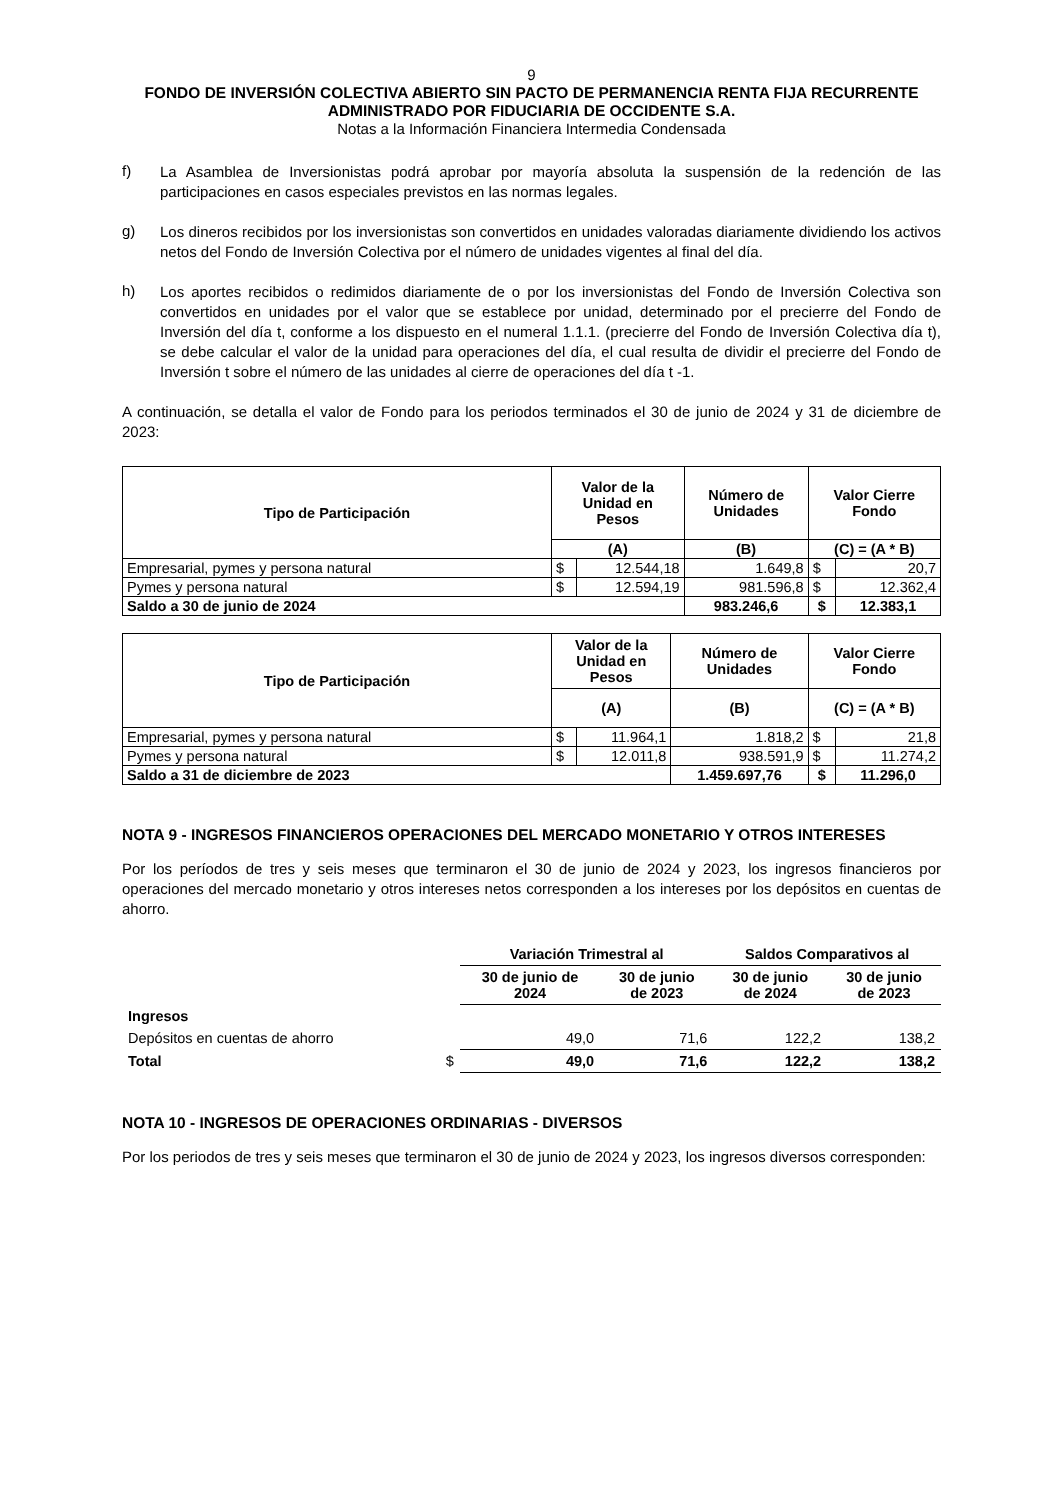9
FONDO DE INVERSIÓN COLECTIVA ABIERTO SIN PACTO DE PERMANENCIA RENTA FIJA RECURRENTE
ADMINISTRADO POR FIDUCIARIA DE OCCIDENTE S.A.
Notas a la Información Financiera Intermedia Condensada
f)
La Asamblea de Inversionistas podrá aprobar por mayoría absoluta la suspensión de la redención de las participaciones en casos especiales previstos en las normas legales.
g)
Los dineros recibidos por los inversionistas son convertidos en unidades valoradas diariamente dividiendo los activos netos del Fondo de Inversión Colectiva por el número de unidades vigentes al final del día.
h)
Los aportes recibidos o redimidos diariamente de o por los inversionistas del Fondo de Inversión Colectiva son convertidos en unidades por el valor que se establece por unidad, determinado por el precierre del Fondo de Inversión del día t, conforme a los dispuesto en el numeral 1.1.1. (precierre del Fondo de Inversión Colectiva día t), se debe calcular el valor de la unidad para operaciones del día, el cual resulta de dividir el precierre del Fondo de Inversión t sobre el número de las unidades al cierre de operaciones del día t -1.
A continuación, se detalla el valor de Fondo para los periodos terminados el 30 de junio de 2024 y 31 de diciembre de 2023:
| Tipo de Participación | Valor de la Unidad en Pesos | | Número de Unidades | Valor Cierre Fondo | |
| --- | --- | --- | --- | --- | --- |
| | (A) | | (B) | (C) = (A * B) | |
| Empresarial, pymes y persona natural | $ | 12.544,18 | 1.649,8 | $ | 20,7 |
| Pymes y persona natural | $ | 12.594,19 | 981.596,8 | $ | 12.362,4 |
| Saldo a 30 de junio de 2024 | | | 983.246,6 | $ | 12.383,1 |
| Tipo de Participación | Valor de la Unidad en Pesos | | Número de Unidades | Valor Cierre Fondo | |
| --- | --- | --- | --- | --- | --- |
| | (A) | | (B) | (C) = (A * B) | |
| Empresarial, pymes y persona natural | $ | 11.964,1 | 1.818,2 | $ | 21,8 |
| Pymes y persona natural | $ | 12.011,8 | 938.591,9 | $ | 11.274,2 |
| Saldo a 31 de diciembre de 2023 | | | 1.459.697,76 | $ | 11.296,0 |
NOTA 9 - INGRESOS FINANCIEROS OPERACIONES DEL MERCADO MONETARIO Y OTROS INTERESES
Por los períodos de tres y seis meses que terminaron el 30 de junio de 2024 y 2023, los ingresos financieros por operaciones del mercado monetario y otros intereses netos corresponden a los intereses por los depósitos en cuentas de ahorro.
| | | Variación Trimestral al | | Saldos Comparativos al | |
| --- | --- | --- | --- | --- | --- |
| | | 30 de junio de 2024 | 30 de junio de 2023 | 30 de junio de 2024 | 30 de junio de 2023 |
| Ingresos | | | | | |
| Depósitos en cuentas de ahorro | | 49,0 | 71,6 | 122,2 | 138,2 |
| Total | $ | 49,0 | 71,6 | 122,2 | 138,2 |
NOTA 10 - INGRESOS DE OPERACIONES ORDINARIAS - DIVERSOS
Por los periodos de tres y seis meses que terminaron el 30 de junio de 2024 y 2023, los ingresos diversos corresponden: